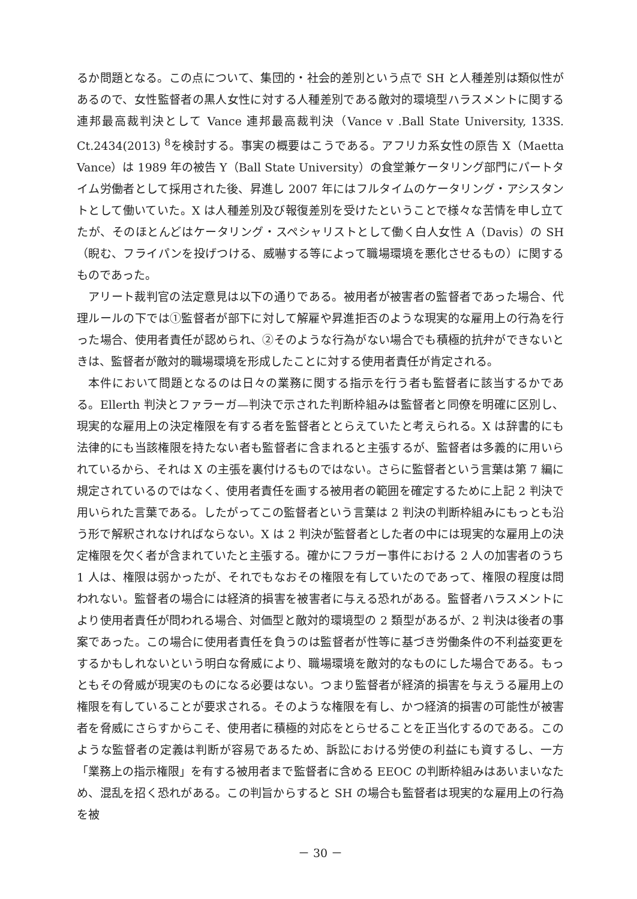るか問題となる。この点について、集団的・社会的差別という点で SH と人種差別は類似性があるので、女性監督者の黒人女性に対する人種差別である敵対的環境型ハラスメントに関する連邦最高裁判決として Vance 連邦最高裁判決（Vance v .Ball State University, 133S. Ct.2434(2013) <sup>8</sup>を検討する。事実の概要はこうである。アフリカ系女性の原告 X（Maetta Vance）は 1989 年の被告 Y（Ball State University）の食堂兼ケータリング部門にパートタイム労働者として採用された後、昇進し 2007 年にはフルタイムのケータリング・アシスタントとして働いていた。X は人種差別及び報復差別を受けたということで様々な苦情を申し立てたが、そのほとんどはケータリング・スペシャリストとして働く白人女性 A（Davis）の SH（睨む、フライパンを投げつける、威嚇する等によって職場環境を悪化させるもの）に関するものであった。
アリート裁判官の法定意見は以下の通りである。被用者が被害者の監督者であった場合、代理ルールの下では①監督者が部下に対して解雇や昇進拒否のような現実的な雇用上の行為を行った場合、使用者責任が認められ、②そのような行為がない場合でも積極的抗弁ができないときは、監督者が敵対的職場環境を形成したことに対する使用者責任が肯定される。
本件において問題となるのは日々の業務に関する指示を行う者も監督者に該当するかである。Ellerth 判決とファラーガ—判決で示された判断枠組みは監督者と同僚を明確に区別し、現実的な雇用上の決定権限を有する者を監督者ととらえていたと考えられる。X は辞書的にも法律的にも当該権限を持たない者も監督者に含まれると主張するが、監督者は多義的に用いられているから、それは X の主張を裏付けるものではない。さらに監督者という言葉は第 7 編に規定されているのではなく、使用者責任を画する被用者の範囲を確定するために上記 2 判決で用いられた言葉である。したがってこの監督者という言葉は 2 判決の判断枠組みにもっとも沿う形で解釈されなければならない。X は 2 判決が監督者とした者の中には現実的な雇用上の決定権限を欠く者が含まれていたと主張する。確かにフラガー事件における 2 人の加害者のうち 1 人は、権限は弱かったが、それでもなおその権限を有していたのであって、権限の程度は問われない。監督者の場合には経済的損害を被害者に与える恐れがある。監督者ハラスメントにより使用者責任が問われる場合、対価型と敵対的環境型の 2 類型があるが、2 判決は後者の事案であった。この場合に使用者責任を負うのは監督者が性等に基づき労働条件の不利益変更をするかもしれないという明白な脅威により、職場環境を敵対的なものにした場合である。もっともその脅威が現実のものになる必要はない。つまり監督者が経済的損害を与えうる雇用上の権限を有していることが要求される。そのような権限を有し、かつ経済的損害の可能性が被害者を脅威にさらすからこそ、使用者に積極的対応をとらせることを正当化するのである。このような監督者の定義は判断が容易であるため、訴訟における労使の利益にも資するし、一方「業務上の指示権限」を有する被用者まで監督者に含める EEOC の判断枠組みはあいまいなため、混乱を招く恐れがある。この判旨からすると SH の場合も監督者は現実的な雇用上の行為を被
－ 30 －